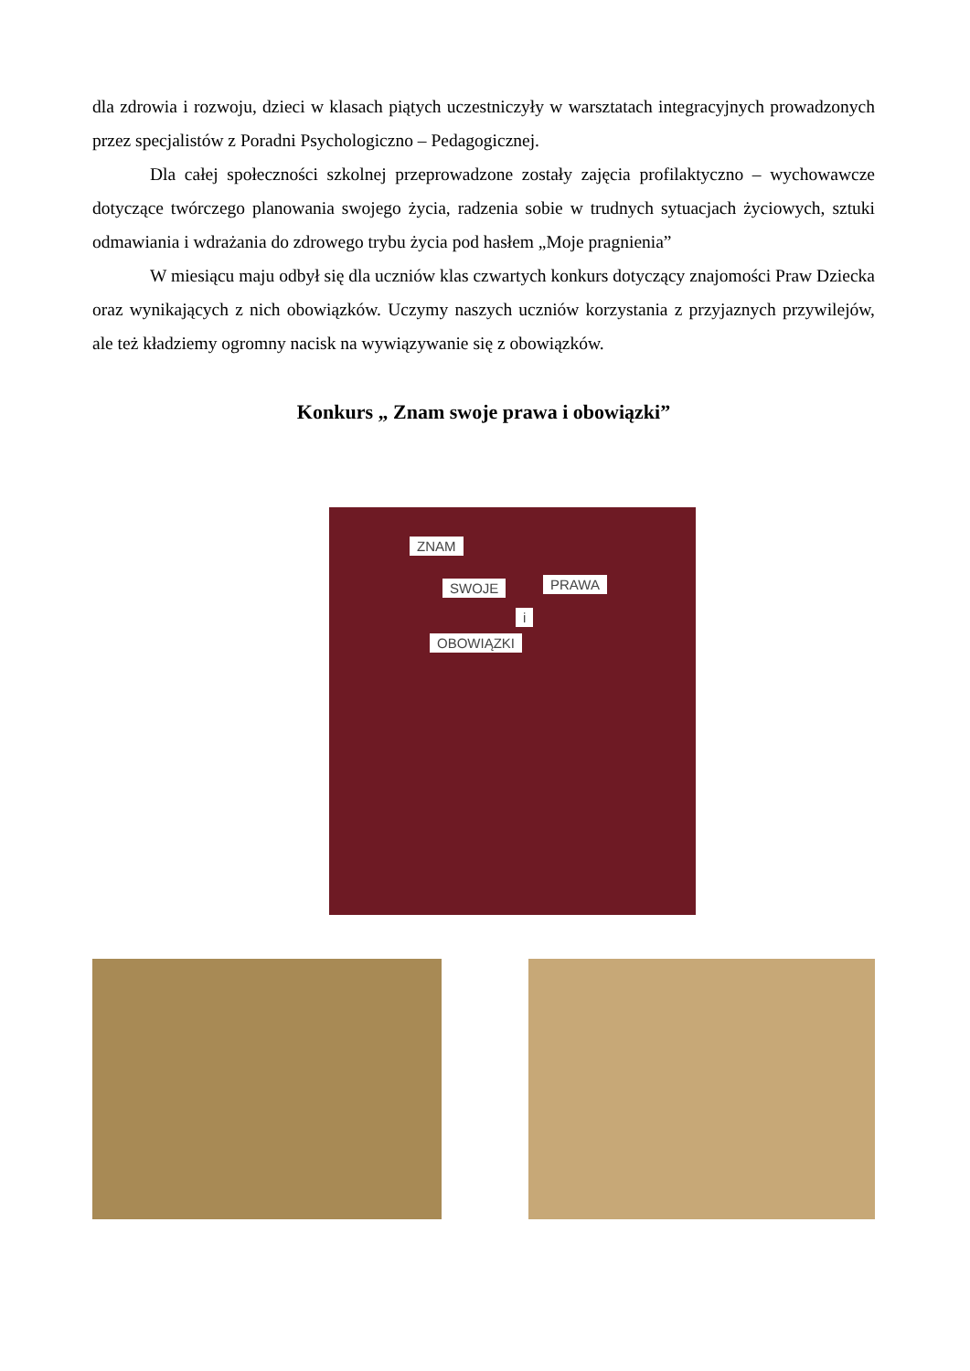dla zdrowia i rozwoju, dzieci w klasach piątych uczestniczyły w warsztatach integracyjnych prowadzonych przez specjalistów z Poradni Psychologiczno – Pedagogicznej.
Dla całej społeczności szkolnej przeprowadzone zostały zajęcia profilaktyczno – wychowawcze dotyczące twórczego planowania swojego życia, radzenia sobie w trudnych sytuacjach życiowych, sztuki odmawiania i wdrażania do zdrowego trybu życia pod hasłem „Moje pragnienia”
W miesiącu maju odbył się dla uczniów klas czwartych konkurs dotyczący znajomości Praw Dziecka oraz wynikających z nich obowiązków. Uczymy naszych uczniów korzystania z przyjaznych przywilejów, ale też kładziemy ogromny nacisk na wywiązywanie się z obowiązków.
Konkurs „ Znam swoje prawa i obowiązki”
ZNAM
SWOJE PRAWA
i
OBOWIĄZKI